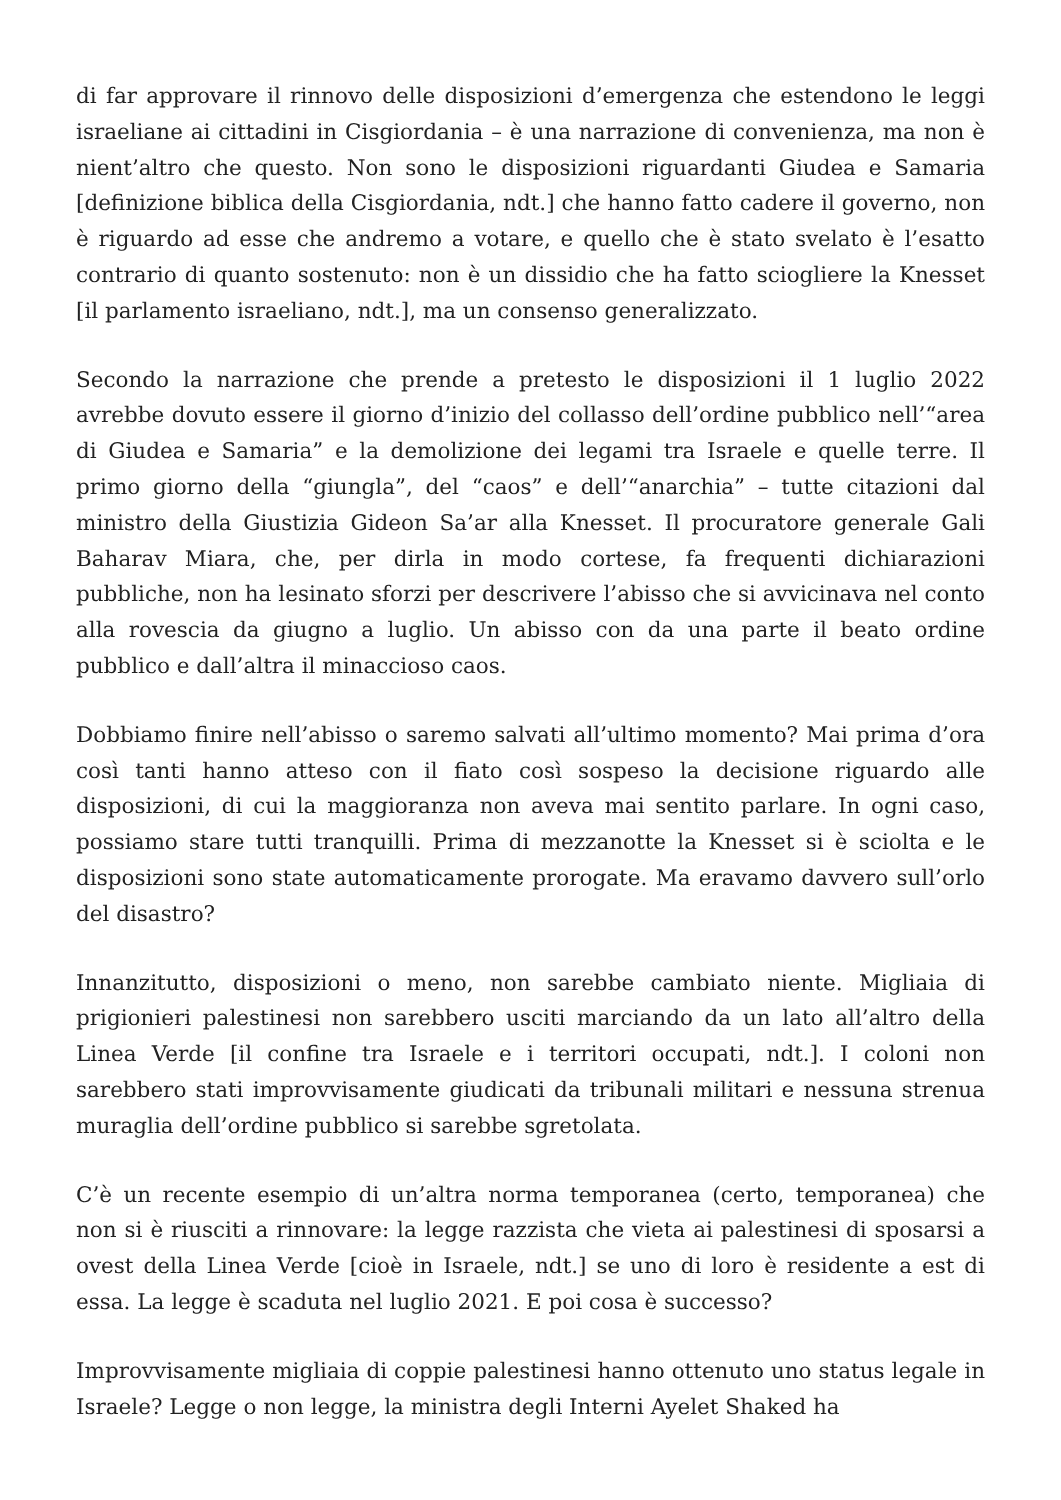di far approvare il rinnovo delle disposizioni d’emergenza che estendono le leggi israeliane ai cittadini in Cisgiordania – è una narrazione di convenienza, ma non è nient’altro che questo. Non sono le disposizioni riguardanti Giudea e Samaria [definizione biblica della Cisgiordania, ndt.] che hanno fatto cadere il governo, non è riguardo ad esse che andremo a votare, e quello che è stato svelato è l’esatto contrario di quanto sostenuto: non è un dissidio che ha fatto sciogliere la Knesset [il parlamento israeliano, ndt.], ma un consenso generalizzato.
Secondo la narrazione che prende a pretesto le disposizioni il 1 luglio 2022 avrebbe dovuto essere il giorno d’inizio del collasso dell’ordine pubblico nell’“area di Giudea e Samaria” e la demolizione dei legami tra Israele e quelle terre. Il primo giorno della “giungla”, del “caos” e dell’“anarchia” – tutte citazioni dal ministro della Giustizia Gideon Sa’ar alla Knesset. Il procuratore generale Gali Baharav Miara, che, per dirla in modo cortese, fa frequenti dichiarazioni pubbliche, non ha lesinato sforzi per descrivere l’abisso che si avvicinava nel conto alla rovescia da giugno a luglio. Un abisso con da una parte il beato ordine pubblico e dall’altra il minaccioso caos.
Dobbiamo finire nell’abisso o saremo salvati all’ultimo momento? Mai prima d’ora così tanti hanno atteso con il fiato così sospeso la decisione riguardo alle disposizioni, di cui la maggioranza non aveva mai sentito parlare. In ogni caso, possiamo stare tutti tranquilli. Prima di mezzanotte la Knesset si è sciolta e le disposizioni sono state automaticamente prorogate. Ma eravamo davvero sull’orlo del disastro?
Innanzitutto, disposizioni o meno, non sarebbe cambiato niente. Migliaia di prigionieri palestinesi non sarebbero usciti marciando da un lato all’altro della Linea Verde [il confine tra Israele e i territori occupati, ndt.]. I coloni non sarebbero stati improvvisamente giudicati da tribunali militari e nessuna strenua muraglia dell’ordine pubblico si sarebbe sgretolata.
C’è un recente esempio di un’altra norma temporanea (certo, temporanea) che non si è riusciti a rinnovare: la legge razzista che vieta ai palestinesi di sposarsi a ovest della Linea Verde [cioè in Israele, ndt.] se uno di loro è residente a est di essa. La legge è scaduta nel luglio 2021. E poi cosa è successo?
Improvvisamente migliaia di coppie palestinesi hanno ottenuto uno status legale in Israele? Legge o non legge, la ministra degli Interni Ayelet Shaked ha